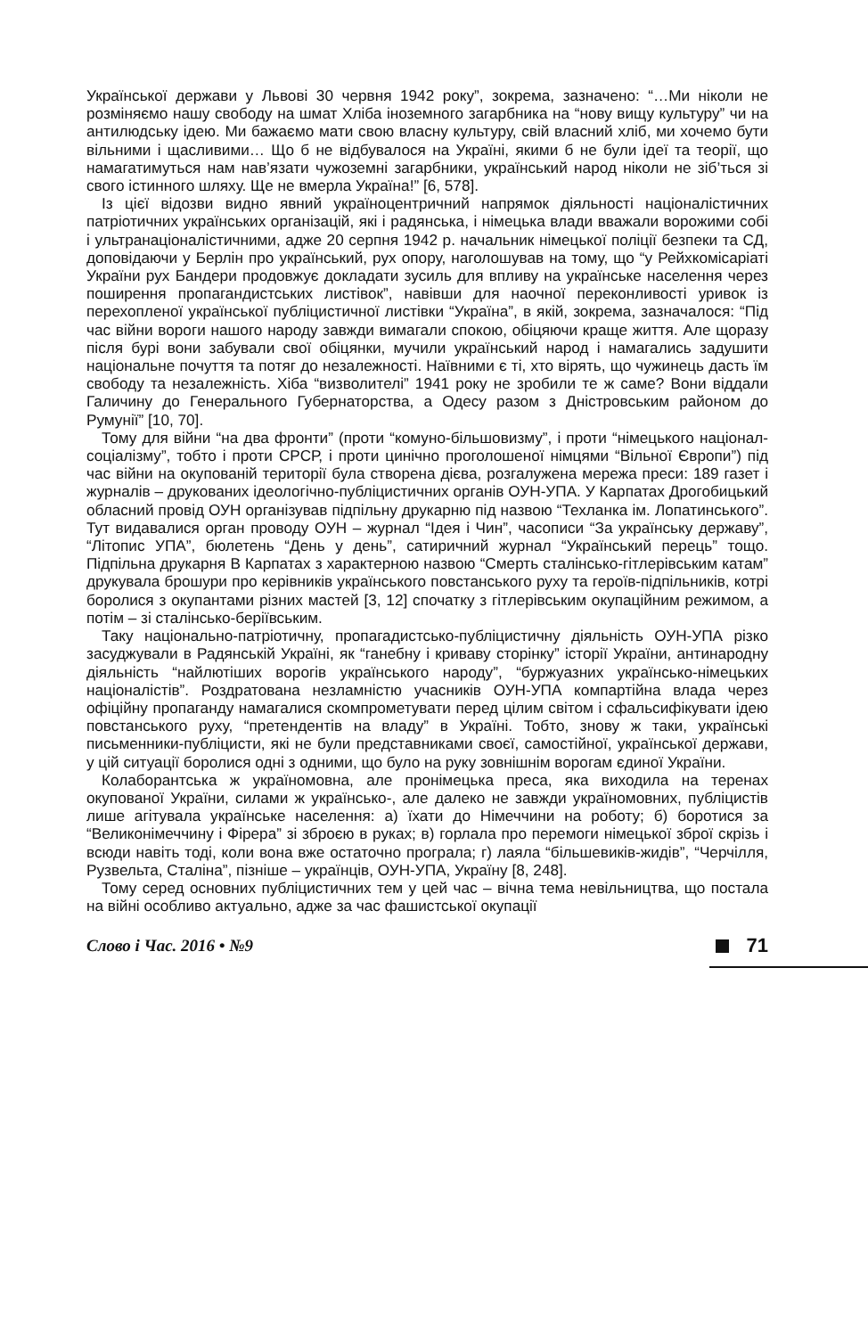Української держави у Львові 30 червня 1942 року”, зокрема, зазначено: “…Ми ніколи не розміняємо нашу свободу на шмат Хліба іноземного загарбника на “нову вищу культуру” чи на антилюдську ідею. Ми бажаємо мати свою власну культуру, свій власний хліб, ми хочемо бути вільними і щасливими… Що б не відбувалося на Україні, якими б не були ідеї та теорії, що намагатимуться нам нав’язати чужоземні загарбники, український народ ніколи не зіб’ться зі свого істинного шляху. Ще не вмерла Україна!” [6, 578].
Із цієї відозви видно явний україноцентричний напрямок діяльності націоналістичних патріотичних українських організацій, які і радянська, і німецька влади вважали ворожими собі і ультранаціоналістичними, адже 20 серпня 1942 р. начальник німецької поліції безпеки та СД, доповідаючи у Берлін про український, рух опору, наголошував на тому, що “у Рейхкомісаріаті України рух Бандери продовжує докладати зусиль для впливу на українське населення через поширення пропагандистських листівок”, навівши для наочної переконливості уривок із перехопленої української публіцистичної листівки “Україна”, в якій, зокрема, зазначалося: “Під час війни вороги нашого народу завжди вимагали спокою, обіцяючи краще життя. Але щоразу після бурі вони забували свої обіцянки, мучили український народ і намагались задушити національне почуття та потяг до незалежності. Наївними є ті, хто вірять, що чужинець дасть їм свободу та незалежність. Хіба “визволителі” 1941 року не зробили те ж саме? Вони віддали Галичину до Генерального Губернаторства, а Одесу разом з Дністровським районом до Румунії” [10, 70].
Тому для війни “на два фронти” (проти “комуно-більшовизму”, і проти “німецького націонал-соціалізму”, тобто і проти СРСР, і проти цинічно проголошеної німцями “Вільної Європи”) під час війни на окупованій території була створена дієва, розгалужена мережа преси: 189 газет і журналів – друкованих ідеологічно-публіцистичних органів ОУН-УПА. У Карпатах Дрогобицький обласний провід ОУН організував підпільну друкарню під назвою “Техланка ім. Лопатинського”. Тут видавалися орган проводу ОУН – журнал “Ідея і Чин”, часописи “За українську державу”, “Літопис УПА”, бюлетень “День у день”, сатиричний журнал “Український перець” тощо. Підпільна друкарня В Карпатах з характерною назвою “Смерть сталінсько-гітлерівським катам” друкувала брошури про керівників українського повстанського руху та героїв-підпільників, котрі боролися з окупантами різних мастей [3, 12] спочатку з гітлерівським окупаційним режимом, а потім – зі сталінсько-беріївським.
Таку національно-патріотичну, пропагадистсько-публіцистичну діяльність ОУН-УПА різко засуджували в Радянській Україні, як “ганебну і криваву сторінку” історії України, антинародну діяльність “найлютіших ворогів українського народу”, “буржуазних українсько-німецьких націоналістів”. Роздратована незламністю учасників ОУН-УПА компартійна влада через офіційну пропаганду намагалися скомпрометувати перед цілим світом і сфальсифікувати ідею повстанського руху, “претендентів на владу” в Україні. Тобто, знову ж таки, українські письменники-публіцисти, які не були представниками своєї, самостійної, української держави, у цій ситуації боролися одні з одними, що було на руку зовнішнім ворогам єдиної України.
Колаборантська ж україномовна, але пронімецька преса, яка виходила на теренах окупованої України, силами ж українсько-, але далеко не завжди україномовних, публіцистів лише агітувала українське населення: а) їхати до Німеччини на роботу; б) боротися за “Великонімеччину і Фірера” зі зброєю в руках; в) горлала про перемоги німецької зброї скрізь і всюди навіть тоді, коли вона вже остаточно програла; г) лаяла “більшевиків-жидів”, “Черчілля, Рузвельта, Сталіна”, пізніше – українців, ОУН-УПА, Україну [8, 248].
Тому серед основних публіцистичних тем у цей час – вічна тема невільництва, що постала на війні особливо актуально, адже за час фашистської окупації
Слово і Час. 2016 • №9 71